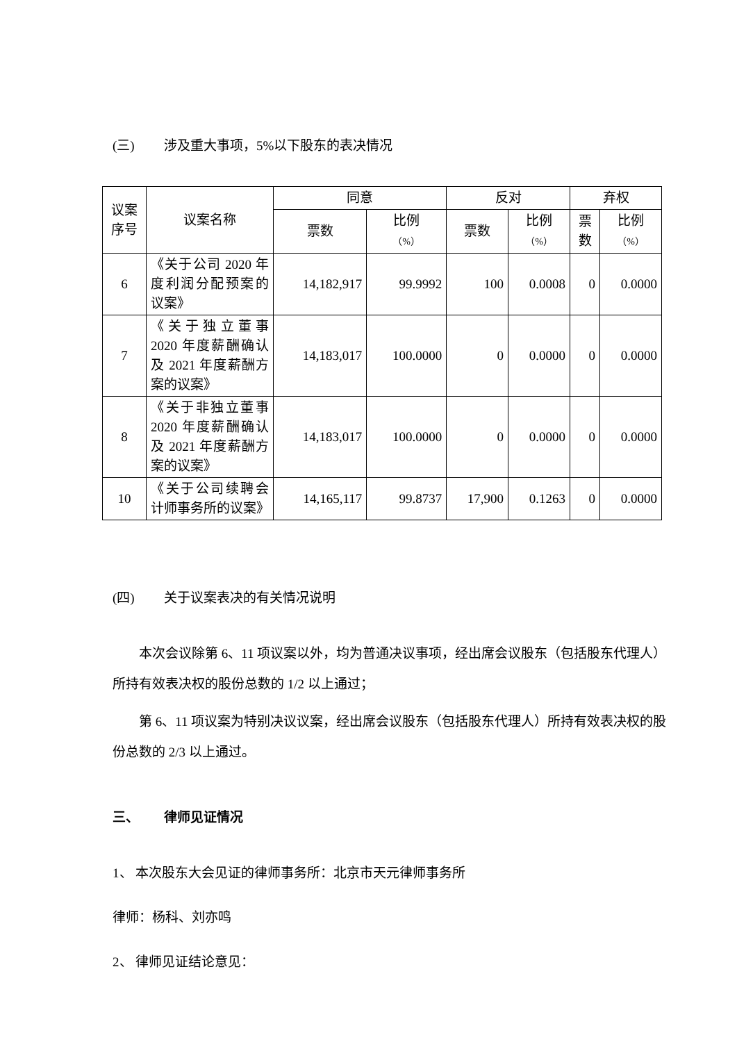(三) 涉及重大事项，5%以下股东的表决情况
| 议案序号 | 议案名称 | 同意 | | 反对 | | 弃权 | |
| --- | --- | --- | --- | --- | --- | --- | --- |
| | | 票数 | 比例 （%） | 票数 | 比例 （%） | 票数 | 比例 （%） |
| 6 | 《关于公司 2020 年度利润分配预案的议案》 | 14,182,917 | 99.9992 | 100 | 0.0008 | 0 | 0.0000 |
| 7 | 《关于独立董事 2020 年度薪酬确认及 2021 年度薪酬方案的议案》 | 14,183,017 | 100.0000 | 0 | 0.0000 | 0 | 0.0000 |
| 8 | 《关于非独立董事 2020 年度薪酬确认及 2021 年度薪酬方案的议案》 | 14,183,017 | 100.0000 | 0 | 0.0000 | 0 | 0.0000 |
| 10 | 《关于公司续聘会计师事务所的议案》 | 14,165,117 | 99.8737 | 17,900 | 0.1263 | 0 | 0.0000 |
(四) 关于议案表决的有关情况说明
本次会议除第 6、11 项议案以外，均为普通决议事项，经出席会议股东（包括股东代理人）所持有效表决权的股份总数的 1/2 以上通过；
第 6、11 项议案为特别决议议案，经出席会议股东（包括股东代理人）所持有效表决权的股份总数的 2/3 以上通过。
三、 律师见证情况
1、 本次股东大会见证的律师事务所：北京市天元律师事务所
律师：杨科、刘亦鸣
2、 律师见证结论意见：